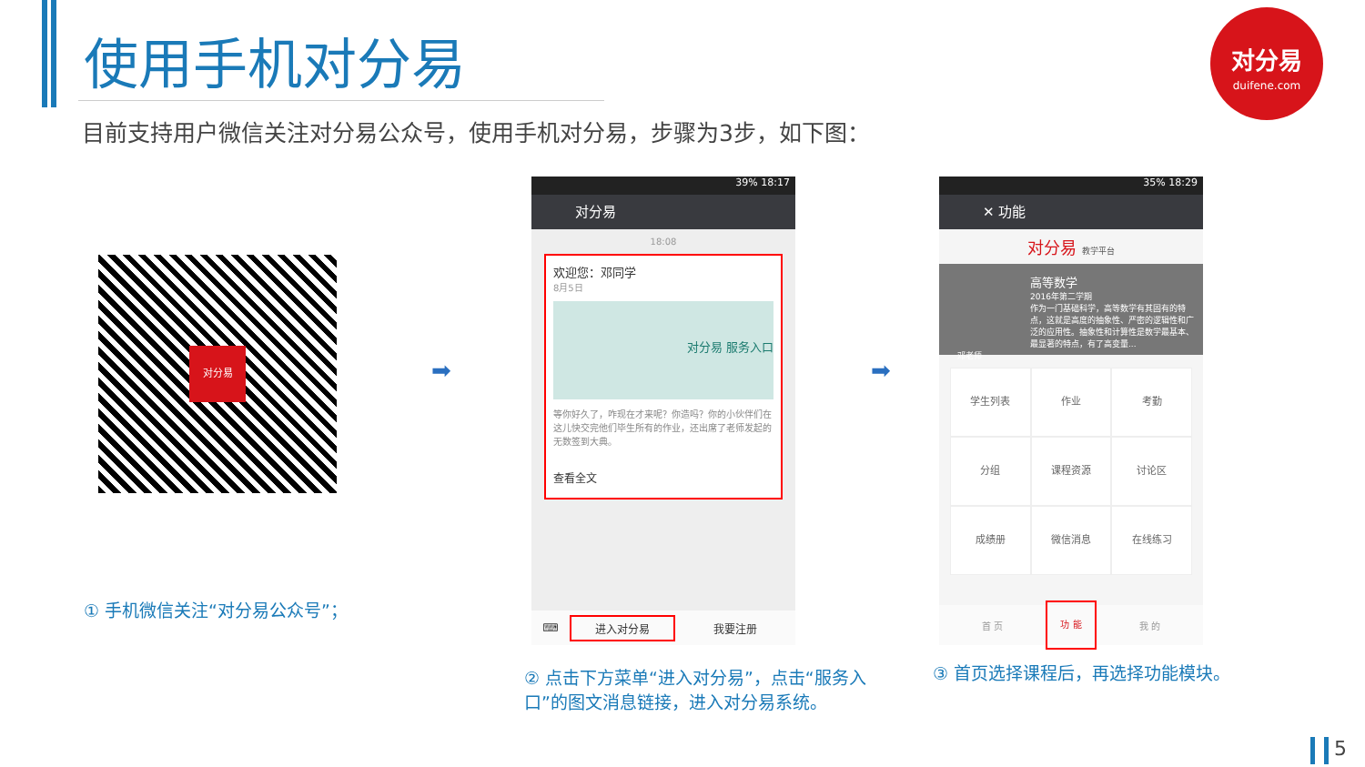使用手机对分易
目前支持用户微信关注对分易公众号，使用手机对分易，步骤为3步，如下图：
对分易
duifene.com
对分易
➡ ➡
39% 18:17
对分易
18:08
欢迎您：邓同学
8月5日
对分易 服务入口
等你好久了，咋现在才来呢？你造吗？你的小伙伴们在这儿快交完他们毕生所有的作业，还出席了老师发起的无数签到大典。
查看全文
⌨ 进入对分易 我要注册
35% 18:29
✕ 功能
对分易 教学平台
高等数学
2016年第二学期
作为一门基础科学，高等数学有其固有的特点，这就是高度的抽象性、严密的逻辑性和广泛的应用性。抽象性和计算性是数学最基本、最显著的特点，有了高变量...
邓老师
学生列表
作业
考勤
分组
课程资源
讨论区
成绩册
微信消息
在线练习
首 页 功 能 我 的
① 手机微信关注“对分易公众号”；
② 点击下方菜单“进入对分易”，点击“服务入口”的图文消息链接，进入对分易系统。
③ 首页选择课程后，再选择功能模块。
5